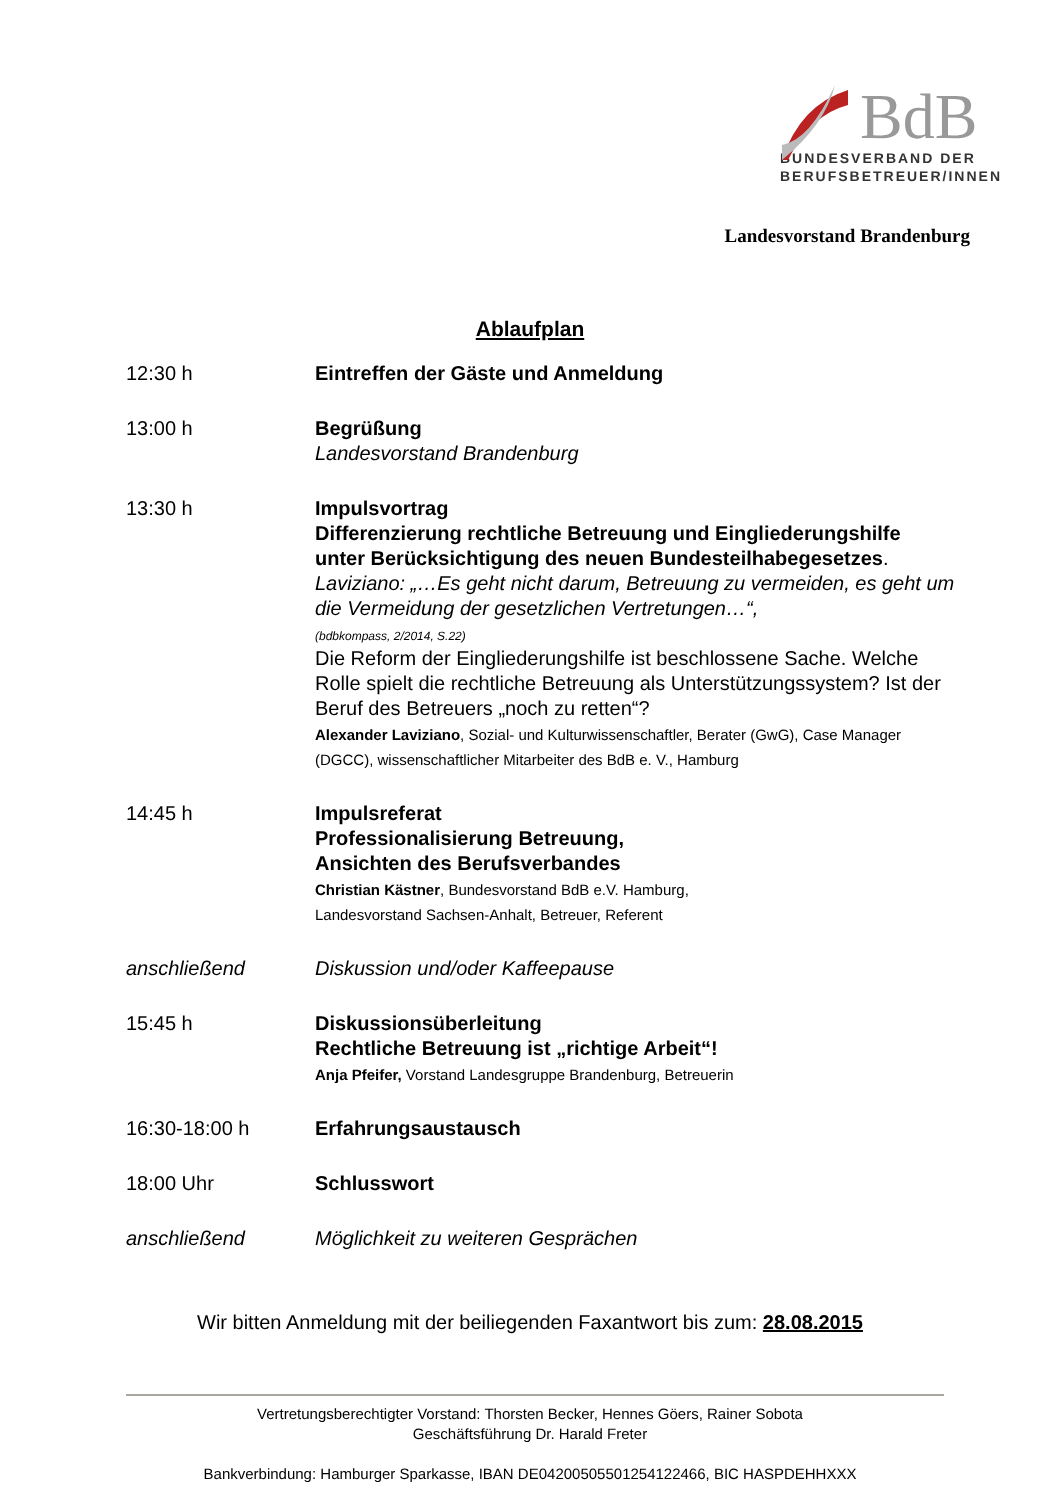BdB
BUNDESVERBAND DER
BERUFSBETREUER/INNEN
Landesvorstand Brandenburg
Ablaufplan
| 12:30 h | Eintreffen der Gäste und Anmeldung |
| 13:00 h | Begrüßung Landesvorstand Brandenburg |
| 13:30 h | Impulsvortrag Differenzierung rechtliche Betreuung und Eingliederungshilfe unter Berücksichtigung des neuen Bundesteilhabegesetzes . Laviziano: „…Es geht nicht darum, Betreuung zu vermeiden, es geht um die Vermeidung der gesetzlichen Vertretungen…“, (bdbkompass, 2/2014, S.22) Die Reform der Eingliederungshilfe ist beschlossene Sache. Welche Rolle spielt die rechtliche Betreuung als Unterstützungssystem? Ist der Beruf des Betreuers „noch zu retten“? Alexander Laviziano , Sozial- und Kulturwissenschaftler, Berater (GwG), Case Manager (DGCC), wissenschaftlicher Mitarbeiter des BdB e. V., Hamburg |
| 14:45 h | Impulsreferat Professionalisierung Betreuung, Ansichten des Berufsverbandes Christian Kästner , Bundesvorstand BdB e.V. Hamburg, Landesvorstand Sachsen-Anhalt, Betreuer, Referent |
| anschließend | Diskussion und/oder Kaffeepause |
| 15:45 h | Diskussionsüberleitung Rechtliche Betreuung ist „richtige Arbeit“! Anja Pfeifer, Vorstand Landesgruppe Brandenburg, Betreuerin |
| 16:30-18:00 h | Erfahrungsaustausch |
| 18:00 Uhr | Schlusswort |
| anschließend | Möglichkeit zu weiteren Gesprächen |
Wir bitten Anmeldung mit der beiliegenden Faxantwort bis zum: 28.08.2015
Vertretungsberechtigter Vorstand: Thorsten Becker, Hennes Göers, Rainer Sobota
Geschäftsführung Dr. Harald Freter
Bankverbindung: Hamburger Sparkasse, IBAN DE04200505501254122466, BIC HASPDEHHXXX